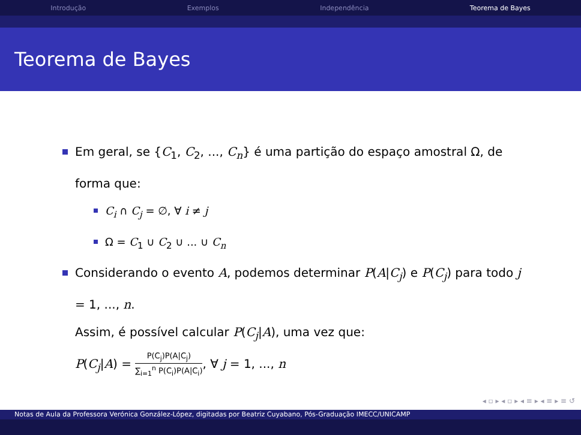Introdução Exemplos Independência Teorema de Bayes
Teorema de Bayes
Em geral, se {C<sub>1</sub>, C<sub>2</sub>, ..., C<sub>n</sub>} é uma partição do espaço amostral Ω, de forma que:
C<sub>i</sub> ∩ C<sub>j</sub> = ∅, ∀ i ≠ j
Ω = C<sub>1</sub> ∪ C<sub>2</sub> ∪ ... ∪ C<sub>n</sub>
Considerando o evento A, podemos determinar P(A|C<sub>j</sub>) e P(C<sub>j</sub>) para todo j = 1, ..., n.
Assim, é possível calcular P(C<sub>j</sub>|A), uma vez que:
P(C<sub>j</sub>|A) = P(C<sub>j</sub>)P(A|C<sub>j</sub>) ∑<sub>i=1</sub><sup>n</sup> P(C<sub>i</sub>)P(A|C<sub>i</sub>), ∀ j = 1, ..., n
◂ ▫ ▸ ◂ ▫ ▸ ◂ ≡ ▸ ◂ ≡ ▸ ≡ ↺
Notas de Aula da Professora Verónica González-López, digitadas por Beatriz Cuyabano, Pós-Graduação IMECC/UNICAMP